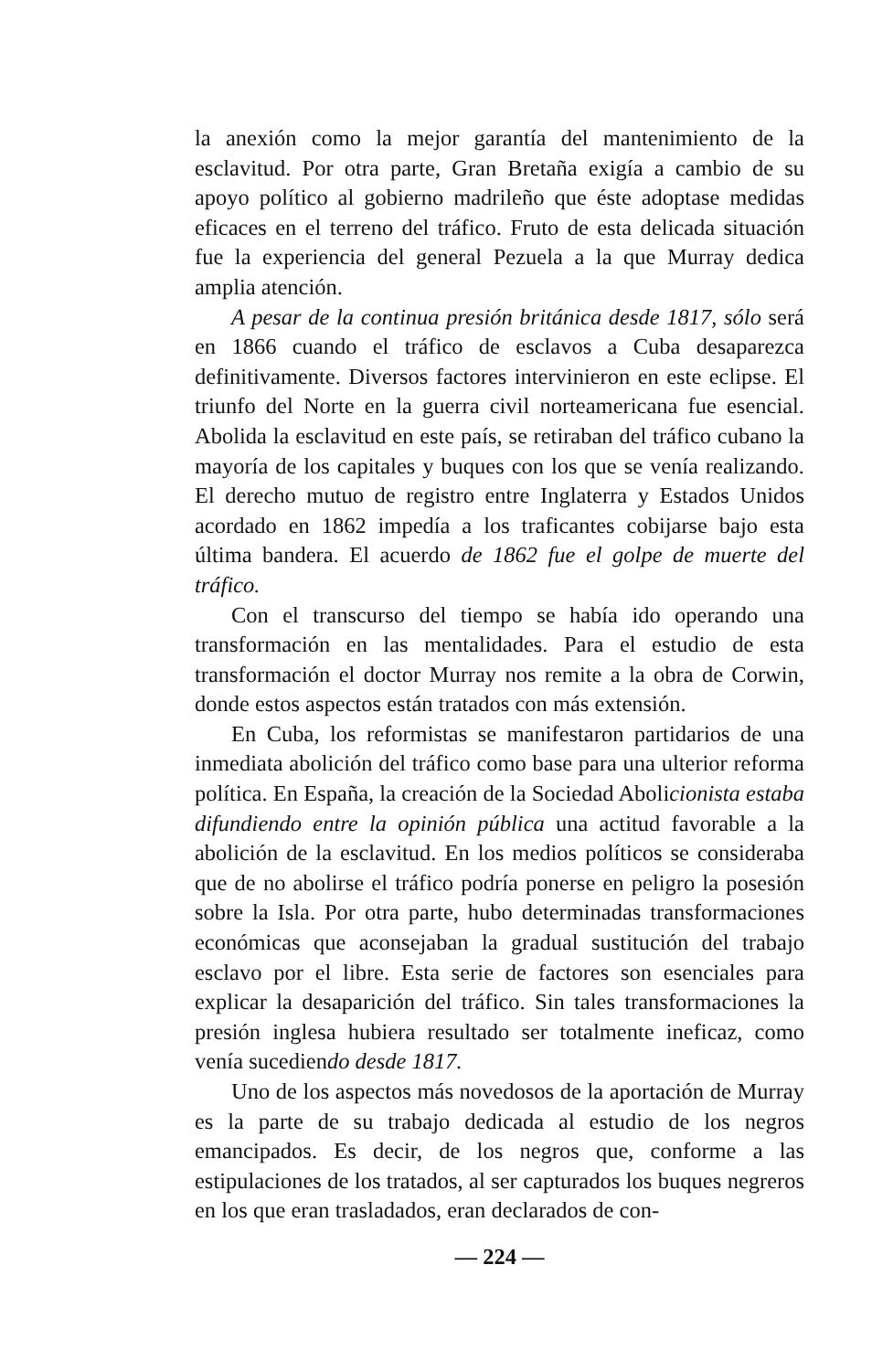la anexión como la mejor garantía del mantenimiento de la esclavitud. Por otra parte, Gran Bretaña exigía a cambio de su apoyo político al gobierno madrileño que éste adoptase medidas eficaces en el terreno del tráfico. Fruto de esta delicada situación fue la experiencia del general Pezuela a la que Murray dedica amplia atención.
A pesar de la continua presión británica desde 1817, sólo será en 1866 cuando el tráfico de esclavos a Cuba desaparezca definitivamente. Diversos factores intervinieron en este eclipse. El triunfo del Norte en la guerra civil norteamericana fue esencial. Abolida la esclavitud en este país, se retiraban del tráfico cubano la mayoría de los capitales y buques con los que se venía realizando. El derecho mutuo de registro entre Inglaterra y Estados Unidos acordado en 1862 impedía a los traficantes cobijarse bajo esta última bandera. El acuerdo de 1862 fue el golpe de muerte del tráfico.
Con el transcurso del tiempo se había ido operando una transformación en las mentalidades. Para el estudio de esta transformación el doctor Murray nos remite a la obra de Corwin, donde estos aspectos están tratados con más extensión.
En Cuba, los reformistas se manifestaron partidarios de una inmediata abolición del tráfico como base para una ulterior reforma política. En España, la creación de la Sociedad Abolicionista estaba difundiendo entre la opinión pública una actitud favorable a la abolición de la esclavitud. En los medios políticos se consideraba que de no abolirse el tráfico podría ponerse en peligro la posesión sobre la Isla. Por otra parte, hubo determinadas transformaciones económicas que aconsejaban la gradual sustitución del trabajo esclavo por el libre. Esta serie de factores son esenciales para explicar la desaparición del tráfico. Sin tales transformaciones la presión inglesa hubiera resultado ser totalmente ineficaz, como venía sucediendo desde 1817.
Uno de los aspectos más novedosos de la aportación de Murray es la parte de su trabajo dedicada al estudio de los negros emancipados. Es decir, de los negros que, conforme a las estipulaciones de los tratados, al ser capturados los buques negreros en los que eran trasladados, eran declarados de con-
— 224 —